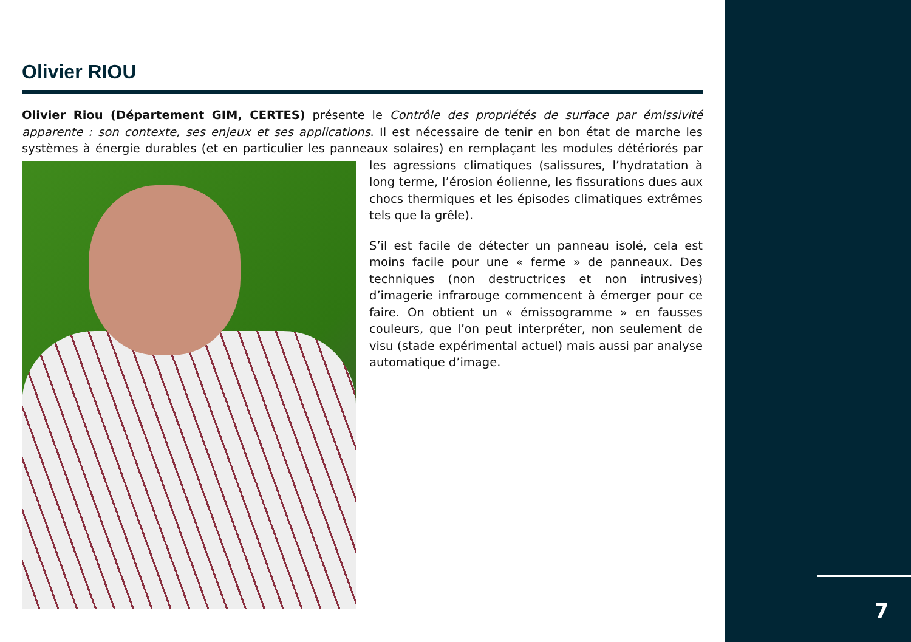7
Olivier RIOU
Olivier Riou (Département GIM, CERTES) présente le Contrôle des propriétés de surface par émissivité apparente : son contexte, ses enjeux et ses applications. Il est nécessaire de tenir en bon état de marche les systèmes à énergie durables (et en particulier les panneaux solaires) en remplaçant les modules détériorés par les agressions climatiques (salissures, l’hydratation à long terme, l’érosion éolienne, les fissurations dues aux chocs thermiques et les épisodes climatiques extrêmes tels que la grêle).
S’il est facile de détecter un panneau isolé, cela est moins facile pour une « ferme » de panneaux. Des techniques (non destructrices et non intrusives) d’imagerie infrarouge commencent à émerger pour ce faire. On obtient un « émissogramme » en fausses couleurs, que l’on peut interpréter, non seulement de visu (stade expérimental actuel) mais aussi par analyse automatique d’image.